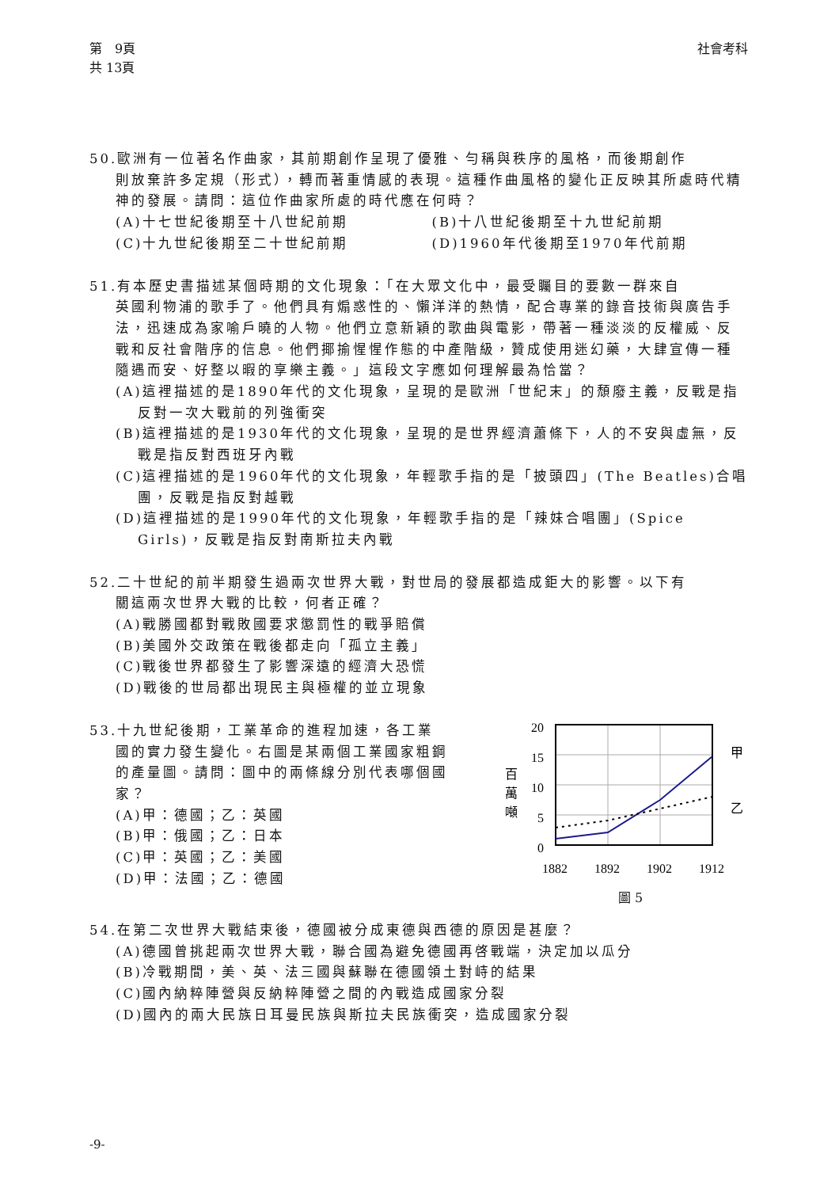第　9頁
共 13頁
社會考科
50.歐洲有一位著名作曲家，其前期創作呈現了優雅、勻稱與秩序的風格，而後期創作
則放棄許多定規（形式），轉而著重情感的表現。這種作曲風格的變化正反映其所處時代精神的發展。請問：這位作曲家所處的時代應在何時？
(A)十七世紀後期至十八世紀前期 (B)十八世紀後期至十九世紀前期
(C)十九世紀後期至二十世紀前期 (D)1960年代後期至1970年代前期
51.有本歷史書描述某個時期的文化現象：「在大眾文化中，最受矚目的要數一群來自
英國利物浦的歌手了。他們具有煽惑性的、懶洋洋的熱情，配合專業的錄音技術與廣告手法，迅速成為家喻戶曉的人物。他們立意新穎的歌曲與電影，帶著一種淡淡的反權威、反戰和反社會階序的信息。他們揶揄惺惺作態的中產階級，贊成使用迷幻藥，大肆宣傳一種隨遇而安、好整以暇的享樂主義。」這段文字應如何理解最為恰當？
(A)這裡描述的是1890年代的文化現象，呈現的是歐洲「世紀末」的頹廢主義，反戰是指反對一次大戰前的列強衝突
(B)這裡描述的是1930年代的文化現象，呈現的是世界經濟蕭條下，人的不安與虛無，反戰是指反對西班牙內戰
(C)這裡描述的是1960年代的文化現象，年輕歌手指的是「披頭四」(The Beatles)合唱團，反戰是指反對越戰
(D)這裡描述的是1990年代的文化現象，年輕歌手指的是「辣妹合唱團」(Spice Girls)，反戰是指反對南斯拉夫內戰
52.二十世紀的前半期發生過兩次世界大戰，對世局的發展都造成鉅大的影響。以下有
關這兩次世界大戰的比較，何者正確？
(A)戰勝國都對戰敗國要求懲罰性的戰爭賠償
(B)美國外交政策在戰後都走向「孤立主義」
(C)戰後世界都發生了影響深遠的經濟大恐慌
(D)戰後的世局都出現民主與極權的並立現象
53.十九世紀後期，工業革命的進程加速，各工業
國的實力發生變化。右圖是某兩個工業國家粗鋼的產量圖。請問：圖中的兩條線分別代表哪個國家？
(A)甲：德國；乙：英國
(B)甲：俄國；乙：日本
(C)甲：英國；乙：美國
(D)甲：法國；乙：德國
20
15
10
5
0
百
萬
噸
甲
乙
1882
1892
1902
1912
圖 5
54.在第二次世界大戰結束後，德國被分成東德與西德的原因是甚麼？
(A)德國曾挑起兩次世界大戰，聯合國為避免德國再啓戰端，決定加以瓜分
(B)冷戰期間，美、英、法三國與蘇聯在德國領土對峙的結果
(C)國內納粹陣營與反納粹陣營之間的內戰造成國家分裂
(D)國內的兩大民族日耳曼民族與斯拉夫民族衝突，造成國家分裂
-9-